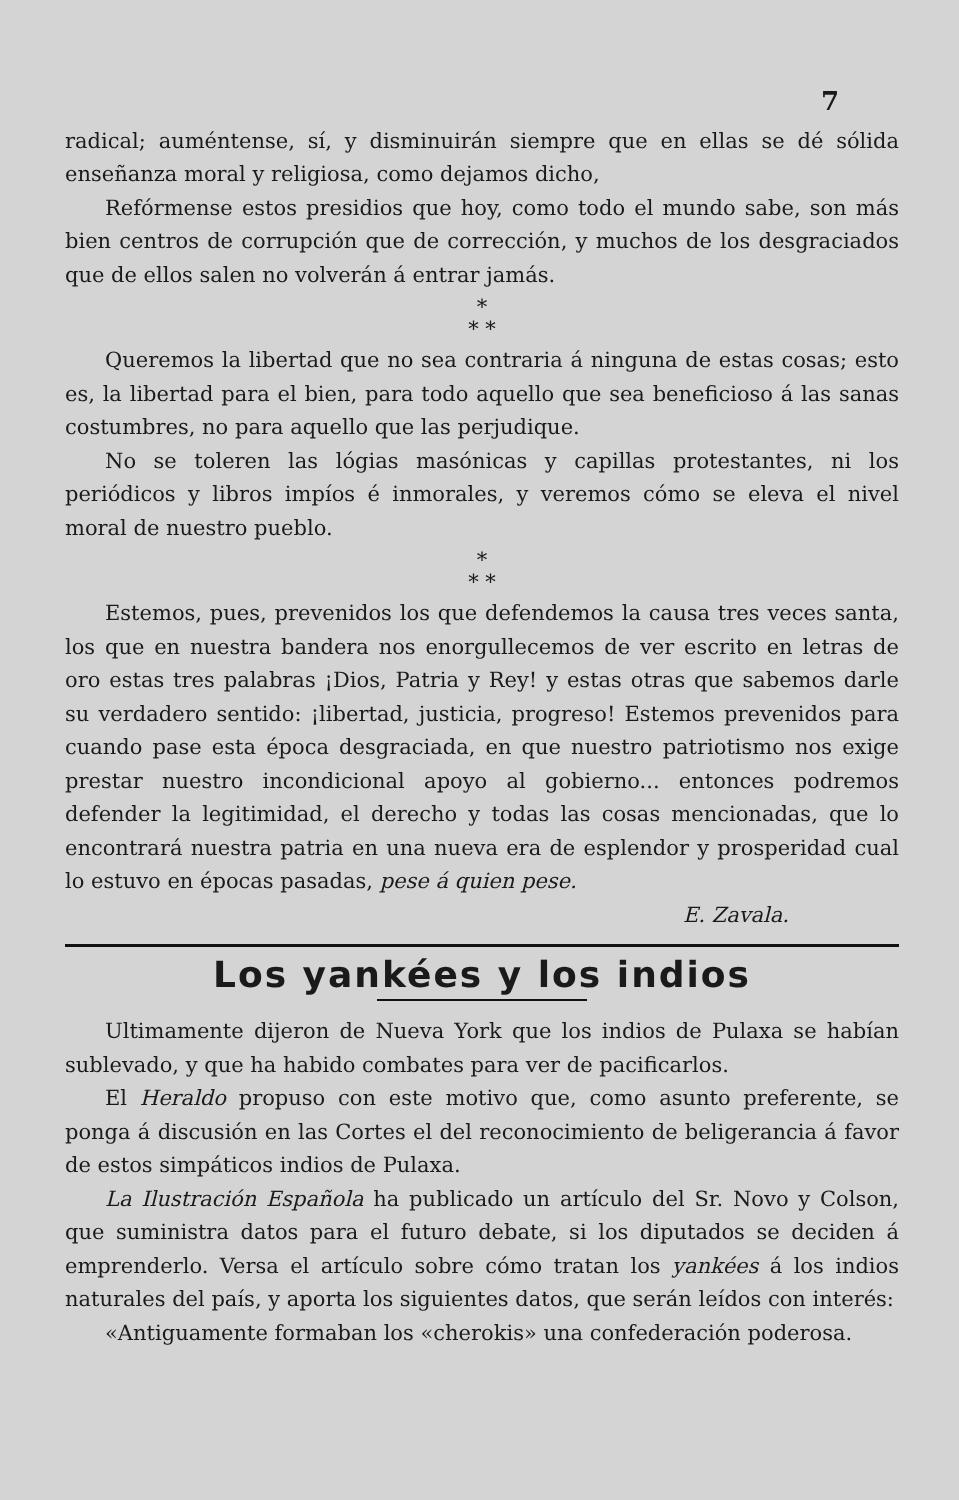7
radical; auméntense, sí, y disminuirán siempre que en ellas se dé sólida enseñanza moral y religiosa, como dejamos dicho,
Refórmense estos presidios que hoy, como todo el mundo sabe, son más bien centros de corrupción que de corrección, y muchos de los desgraciados que de ellos salen no volverán á entrar jamás.
*
* *
Queremos la libertad que no sea contraria á ninguna de estas cosas; esto es, la libertad para el bien, para todo aquello que sea beneficioso á las sanas costumbres, no para aquello que las perjudique.
No se toleren las lógias masónicas y capillas protestantes, ni los periódicos y libros impíos é inmorales, y veremos cómo se eleva el nivel moral de nuestro pueblo.
*
* *
Estemos, pues, prevenidos los que defendemos la causa tres veces santa, los que en nuestra bandera nos enorgullecemos de ver escrito en letras de oro estas tres palabras ¡Dios, Patria y Rey! y estas otras que sabemos darle su verdadero sentido: ¡libertad, justicia, progreso! Estemos prevenidos para cuando pase esta época desgraciada, en que nuestro patriotismo nos exige prestar nuestro incondicional apoyo al gobierno... entonces podremos defender la legitimidad, el derecho y todas las cosas mencionadas, que lo encontrará nuestra patria en una nueva era de esplendor y prosperidad cual lo estuvo en épocas pasadas, pese á quien pese.
E. Zavala.
Los yankées y los indios
Ultimamente dijeron de Nueva York que los indios de Pulaxa se habían sublevado, y que ha habido combates para ver de pacificarlos.
El Heraldo propuso con este motivo que, como asunto preferente, se ponga á discusión en las Cortes el del reconocimiento de beligerancia á favor de estos simpáticos indios de Pulaxa.
La Ilustración Española ha publicado un artículo del Sr. Novo y Colson, que suministra datos para el futuro debate, si los diputados se deciden á emprenderlo. Versa el artículo sobre cómo tratan los yankées á los indios naturales del país, y aporta los siguientes datos, que serán leídos con interés:
«Antiguamente formaban los «cherokis» una confederación poderosa.